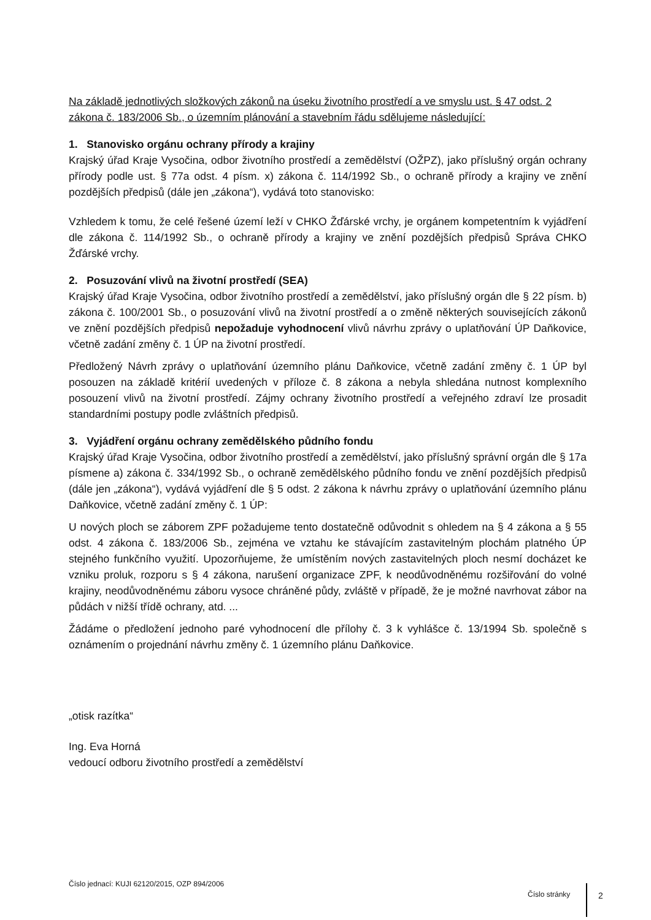Na základě jednotlivých složkových zákonů na úseku životního prostředí a ve smyslu ust. § 47 odst. 2 zákona č. 183/2006 Sb., o územním plánování a stavebním řádu sdělujeme následující:
1. Stanovisko orgánu ochrany přírody a krajiny
Krajský úřad Kraje Vysočina, odbor životního prostředí a zemědělství (OŽPZ), jako příslušný orgán ochrany přírody podle ust. § 77a odst. 4 písm. x) zákona č. 114/1992 Sb., o ochraně přírody a krajiny ve znění pozdějších předpisů (dále jen „zákona“), vydává toto stanovisko:
Vzhledem k tomu, že celé řešené území leží v CHKO Žďárské vrchy, je orgánem kompetentním k vyjádření dle zákona č. 114/1992 Sb., o ochraně přírody a krajiny ve znění pozdějších předpisů Správa CHKO Žďárské vrchy.
2. Posuzování vlivů na životní prostředí (SEA)
Krajský úřad Kraje Vysočina, odbor životního prostředí a zemědělství, jako příslušný orgán dle § 22 písm. b) zákona č. 100/2001 Sb., o posuzování vlivů na životní prostředí a o změně některých souvisejících zákonů ve znění pozdějších předpisů nepožaduje vyhodnocení vlivů návrhu zprávy o uplatňování ÚP Daňkovice, včetně zadání změny č. 1 ÚP na životní prostředí.
Předložený Návrh zprávy o uplatňování územního plánu Daňkovice, včetně zadání změny č. 1 ÚP byl posouzen na základě kritérií uvedených v příloze č. 8 zákona a nebyla shledána nutnost komplexního posouzení vlivů na životní prostředí. Zájmy ochrany životního prostředí a veřejného zdraví lze prosadit standardními postupy podle zvláštních předpisů.
3. Vyjádření orgánu ochrany zemědělského půdního fondu
Krajský úřad Kraje Vysočina, odbor životního prostředí a zemědělství, jako příslušný správní orgán dle § 17a písmene a) zákona č. 334/1992 Sb., o ochraně zemědělského půdního fondu ve znění pozdějších předpisů (dále jen „zákona“), vydává vyjádření dle § 5 odst. 2 zákona k návrhu zprávy o uplatňování územního plánu Daňkovice, včetně zadání změny č. 1 ÚP:
U nových ploch se záborem ZPF požadujeme tento dostatečně odůvodnit s ohledem na § 4 zákona a § 55 odst. 4 zákona č. 183/2006 Sb., zejména ve vztahu ke stávajícím zastavitelným plochám platného ÚP stejného funkčního využití. Upozorňujeme, že umístěním nových zastavitelných ploch nesmí docházet ke vzniku proluk, rozporu s § 4 zákona, narušení organizace ZPF, k neodůvodněnému rozšiřování do volné krajiny, neodůvodněnému záboru vysoce chráněné půdy, zvláště v případě, že je možné navrhovat zábor na půdách v nižší třídě ochrany, atd. ...
Žádáme o předložení jednoho paré vyhodnocení dle přílohy č. 3 k vyhlášce č. 13/1994 Sb. společně s oznámením o projednání návrhu změny č. 1 územního plánu Daňkovice.
„otisk razítka“
Ing. Eva Horná
vedoucí odboru životního prostředí a zemědělství
Číslo jednací: KUJI 62120/2015, OZP 894/2006
Číslo stránky 2